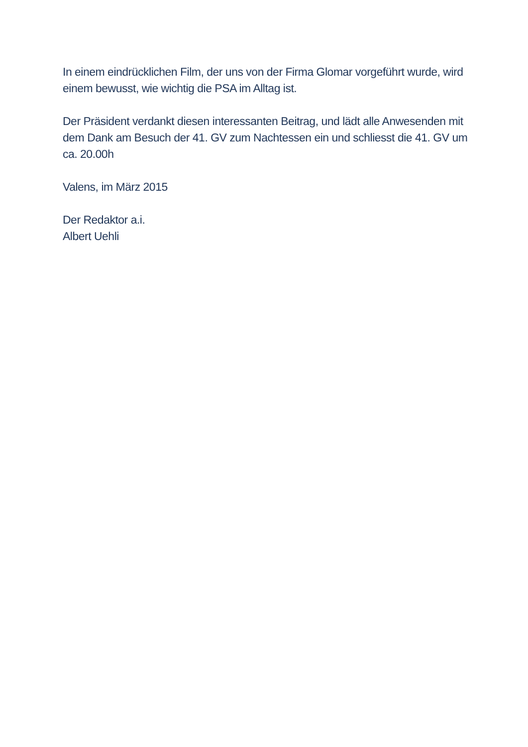In einem eindrücklichen Film, der uns von der Firma Glomar vorgeführt wurde, wird einem bewusst, wie wichtig die PSA im Alltag ist.
Der Präsident verdankt diesen interessanten Beitrag, und lädt alle Anwesenden mit dem Dank am Besuch der 41. GV zum Nachtessen ein und schliesst die 41. GV um ca. 20.00h
Valens, im März 2015
Der Redaktor a.i.
Albert Uehli